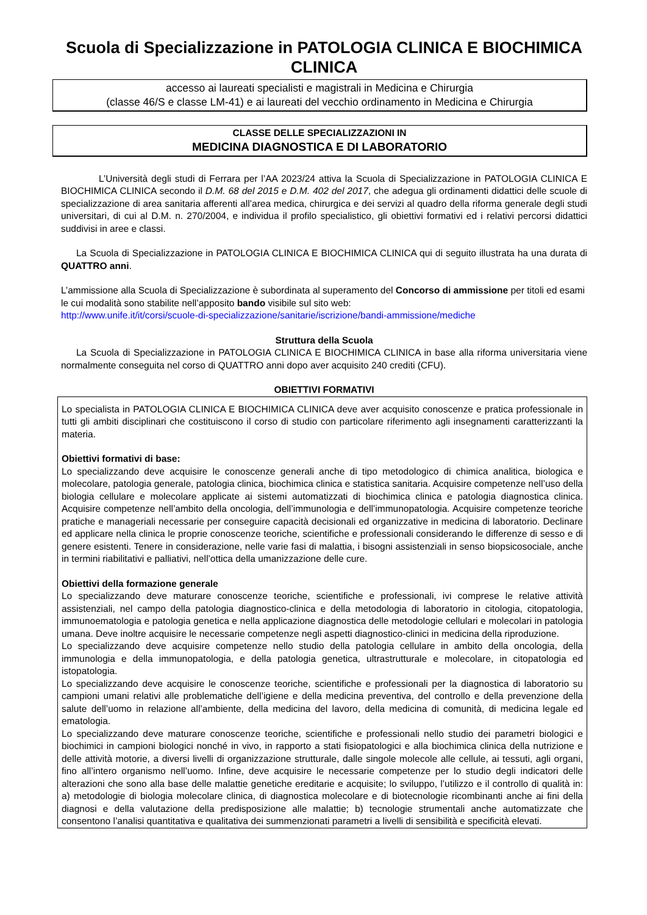Scuola di Specializzazione in PATOLOGIA CLINICA E BIOCHIMICA CLINICA
accesso ai laureati specialisti e magistrali in Medicina e Chirurgia
(classe 46/S e classe LM-41) e ai laureati del vecchio ordinamento in Medicina e Chirurgia
CLASSE DELLE SPECIALIZZAZIONI IN
MEDICINA DIAGNOSTICA E DI LABORATORIO
L’Università degli studi di Ferrara per l’AA 2023/24 attiva la Scuola di Specializzazione in PATOLOGIA CLINICA E BIOCHIMICA CLINICA secondo il D.M. 68 del 2015 e D.M. 402 del 2017, che adegua gli ordinamenti didattici delle scuole di specializzazione di area sanitaria afferenti all’area medica, chirurgica e dei servizi al quadro della riforma generale degli studi universitari, di cui al D.M. n. 270/2004, e individua il profilo specialistico, gli obiettivi formativi ed i relativi percorsi didattici suddivisi in aree e classi.
La Scuola di Specializzazione in PATOLOGIA CLINICA E BIOCHIMICA CLINICA qui di seguito illustrata ha una durata di QUATTRO anni.
L’ammissione alla Scuola di Specializzazione è subordinata al superamento del Concorso di ammissione per titoli ed esami le cui modalità sono stabilite nell’apposito bando visibile sul sito web:
http://www.unife.it/it/corsi/scuole-di-specializzazione/sanitarie/iscrizione/bandi-ammissione/mediche
Struttura della Scuola
La Scuola di Specializzazione in PATOLOGIA CLINICA E BIOCHIMICA CLINICA in base alla riforma universitaria viene normalmente conseguita nel corso di QUATTRO anni dopo aver acquisito 240 crediti (CFU).
OBIETTIVI FORMATIVI
Lo specialista in PATOLOGIA CLINICA E BIOCHIMICA CLINICA deve aver acquisito conoscenze e pratica professionale in tutti gli ambiti disciplinari che costituiscono il corso di studio con particolare riferimento agli insegnamenti caratterizzanti la materia.
Obiettivi formativi di base:
Lo specializzando deve acquisire le conoscenze generali anche di tipo metodologico di chimica analitica, biologica e molecolare, patologia generale, patologia clinica, biochimica clinica e statistica sanitaria. Acquisire competenze nell’uso della biologia cellulare e molecolare applicate ai sistemi automatizzati di biochimica clinica e patologia diagnostica clinica. Acquisire competenze nell’ambito della oncologia, dell’immunologia e dell’immunopatologia. Acquisire competenze teoriche pratiche e manageriali necessarie per conseguire capacità decisionali ed organizzative in medicina di laboratorio. Declinare ed applicare nella clinica le proprie conoscenze teoriche, scientifiche e professionali considerando le differenze di sesso e di genere esistenti. Tenere in considerazione, nelle varie fasi di malattia, i bisogni assistenziali in senso biopsicosociale, anche in termini riabilitativi e palliativi, nell’ottica della umanizzazione delle cure.
Obiettivi della formazione generale
Lo specializzando deve maturare conoscenze teoriche, scientifiche e professionali, ivi comprese le relative attività assistenziali, nel campo della patologia diagnostico-clinica e della metodologia di laboratorio in citologia, citopatologia, immunoematologia e patologia genetica e nella applicazione diagnostica delle metodologie cellulari e molecolari in patologia umana. Deve inoltre acquisire le necessarie competenze negli aspetti diagnostico-clinici in medicina della riproduzione.
Lo specializzando deve acquisire competenze nello studio della patologia cellulare in ambito della oncologia, della immunologia e della immunopatologia, e della patologia genetica, ultrastrutturale e molecolare, in citopatologia ed istopatologia.
Lo specializzando deve acquisire le conoscenze teoriche, scientifiche e professionali per la diagnostica di laboratorio su campioni umani relativi alle problematiche dell’igiene e della medicina preventiva, del controllo e della prevenzione della salute dell’uomo in relazione all’ambiente, della medicina del lavoro, della medicina di comunità, di medicina legale ed ematologia.
Lo specializzando deve maturare conoscenze teoriche, scientifiche e professionali nello studio dei parametri biologici e biochimici in campioni biologici nonché in vivo, in rapporto a stati fisiopatologici e alla biochimica clinica della nutrizione e delle attività motorie, a diversi livelli di organizzazione strutturale, dalle singole molecole alle cellule, ai tessuti, agli organi, fino all’intero organismo nell’uomo. Infine, deve acquisire le necessarie competenze per lo studio degli indicatori delle alterazioni che sono alla base delle malattie genetiche ereditarie e acquisite; lo sviluppo, l’utilizzo e il controllo di qualità in: a) metodologie di biologia molecolare clinica, di diagnostica molecolare e di biotecnologie ricombinanti anche ai fini della diagnosi e della valutazione della predisposizione alle malattie; b) tecnologie strumentali anche automatizzate che consentono l’analisi quantitativa e qualitativa dei summenzionati parametri a livelli di sensibilità e specificità elevati.